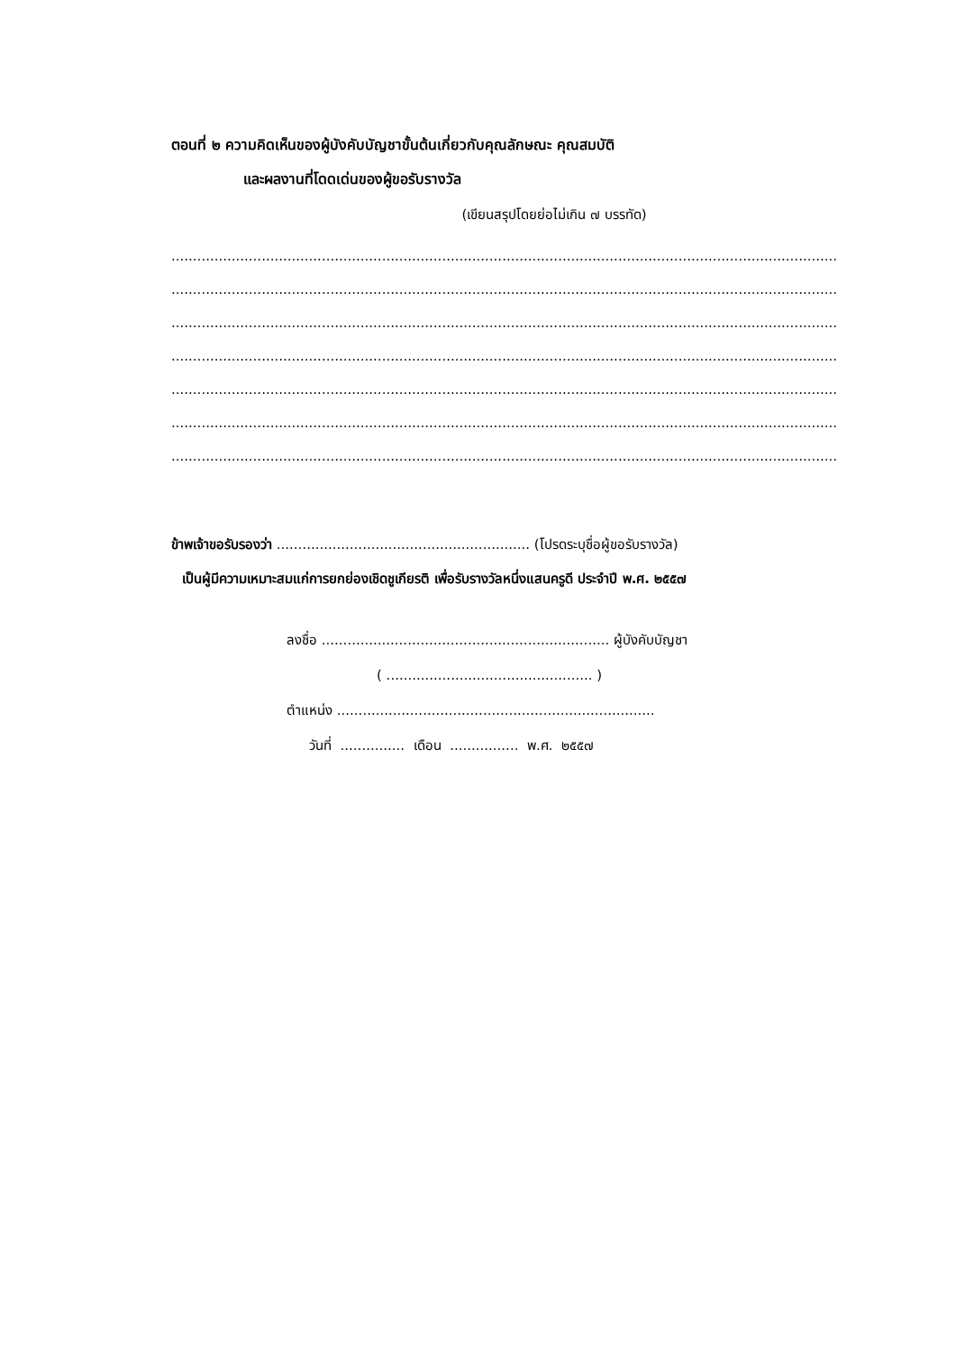ตอนที่ ๒ ความคิดเห็นของผู้บังคับบัญชาขั้นต้นเกี่ยวกับคุณลักษณะ คุณสมบัติ
และผลงานที่โดดเด่นของผู้ขอรับรางวัล
(เขียนสรุปโดยย่อไม่เกิน ๗ บรรทัด)
............................................................................................................................................................................
............................................................................................................................................................................
............................................................................................................................................................................
............................................................................................................................................................................
............................................................................................................................................................................
............................................................................................................................................................................
............................................................................................................................................................................
ข้าพเจ้าขอรับรองว่า ........................................................... (โปรดระบุชื่อผู้ขอรับรางวัล)
เป็นผู้มีความเหมาะสมแก่การยกย่องเชิดชูเกียรติ เพื่อรับรางวัลหนึ่งแสนครูดี ประจำปี พ.ศ. ๒๕๕๗
ลงชื่อ ................................................................... ผู้บังคับบัญชา
( ................................................ )
ตำแหน่ง ..........................................................................
วันที่ ............... เดือน ................ พ.ศ. ๒๕๕๗